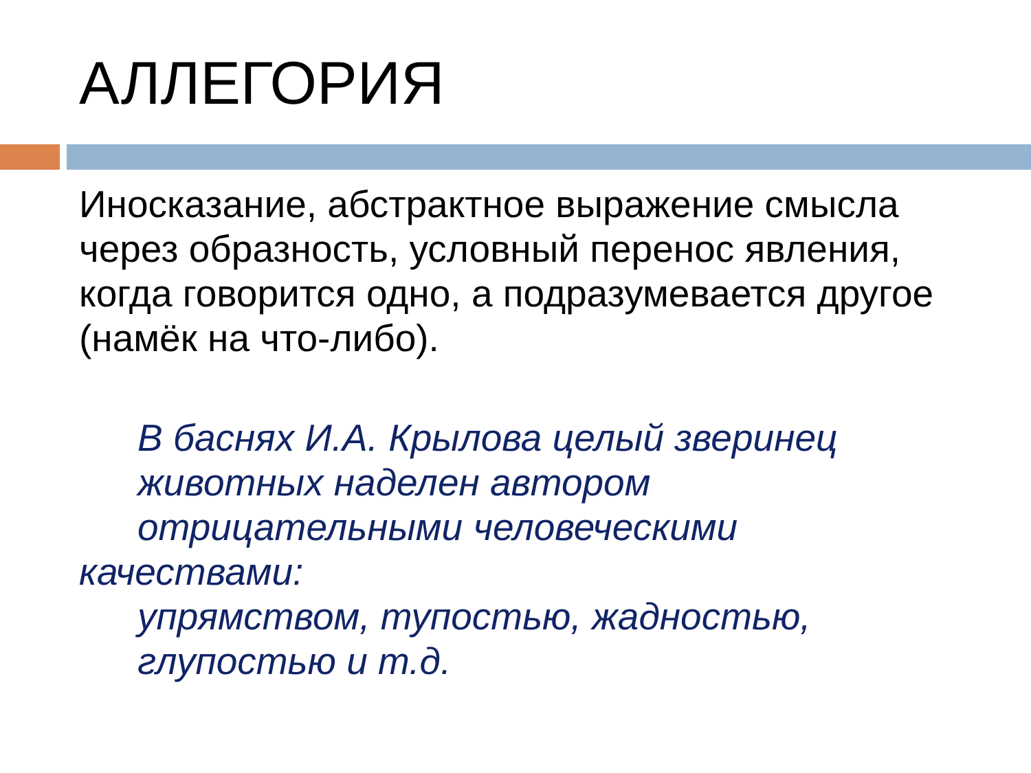АЛЛЕГОРИЯ
Иносказание, абстрактное выражение смысла через образность, условный перенос явления, когда говорится одно, а подразумевается другое (намёк на что-либо).
В баснях И.А. Крылова целый зверинец
животных наделен автором
отрицательными человеческими
качествами:
упрямством, тупостью, жадностью,
глупостью и т.д.